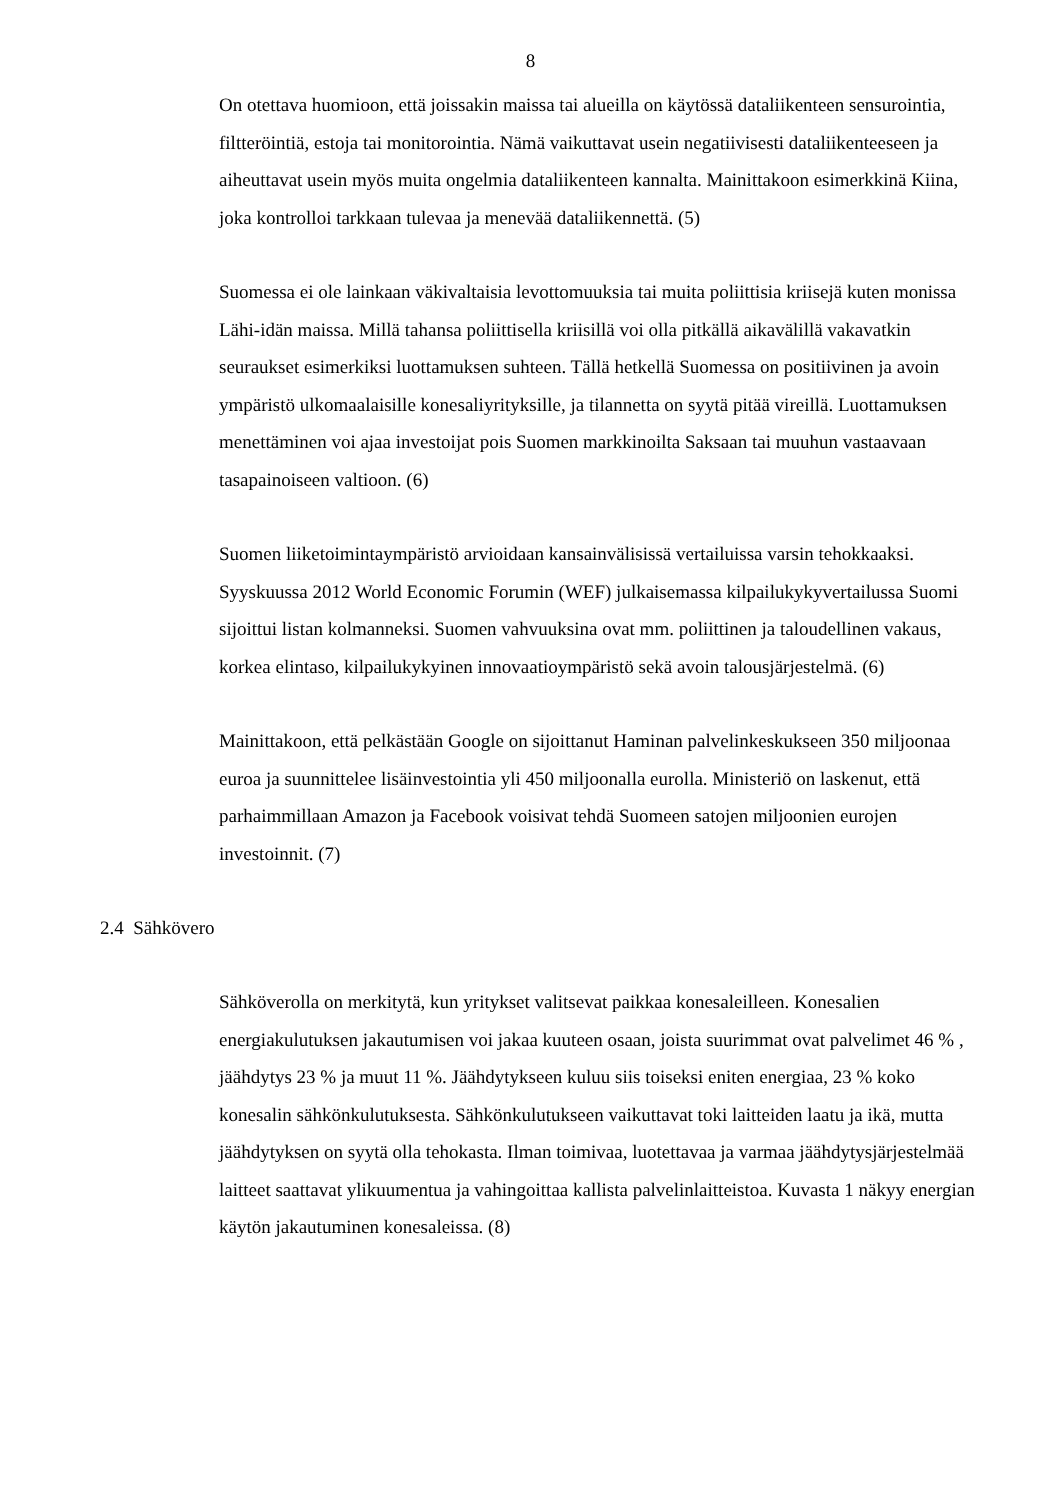8
On otettava huomioon, että joissakin maissa tai alueilla on käytössä dataliikenteen sensurointia, filtteröintiä, estoja tai monitorointia. Nämä vaikuttavat usein negatiivisesti dataliikenteeseen ja aiheuttavat usein myös muita ongelmia dataliikenteen kannalta. Mainittakoon esimerkkinä Kiina, joka kontrolloi tarkkaan tulevaa ja menevää dataliikennettä. (5)
Suomessa ei ole lainkaan väkivaltaisia levottomuuksia tai muita poliittisia kriisejä kuten monissa Lähi-idän maissa. Millä tahansa poliittisella kriisillä voi olla pitkällä aikavälillä vakavatkin seuraukset esimerkiksi luottamuksen suhteen. Tällä hetkellä Suomessa on positiivinen ja avoin ympäristö ulkomaalaisille konesaliyrityksille, ja tilannetta on syytä pitää vireillä. Luottamuksen menettäminen voi ajaa investoijat pois Suomen markkinoilta Saksaan tai muuhun vastaavaan tasapainoiseen valtioon. (6)
Suomen liiketoimintaympäristö arvioidaan kansainvälisissä vertailuissa varsin tehokkaaksi. Syyskuussa 2012 World Economic Forumin (WEF) julkaisemassa kilpailukykyvertailussa Suomi sijoittui listan kolmanneksi. Suomen vahvuuksina ovat mm. poliittinen ja taloudellinen vakaus, korkea elintaso, kilpailukykyinen innovaatioympäristö sekä avoin talousjärjestelmä. (6)
Mainittakoon, että pelkästään Google on sijoittanut Haminan palvelinkeskukseen 350 miljoonaa euroa ja suunnittelee lisäinvestointia yli 450 miljoonalla eurolla. Ministeriö on laskenut, että parhaimmillaan Amazon ja Facebook voisivat tehdä Suomeen satojen miljoonien eurojen investoinnit. (7)
2.4 Sähkövero
Sähköverolla on merkitytä, kun yritykset valitsevat paikkaa konesaleilleen. Konesalien energiakulutuksen jakautumisen voi jakaa kuuteen osaan, joista suurimmat ovat palvelimet 46 % , jäähdytys 23 % ja muut 11 %. Jäähdytykseen kuluu siis toiseksi eniten energiaa, 23 % koko konesalin sähkönkulutuksesta. Sähkönkulutukseen vaikuttavat toki laitteiden laatu ja ikä, mutta jäähdytyksen on syytä olla tehokasta. Ilman toimivaa, luotettavaa ja varmaa jäähdytysjärjestelmää laitteet saattavat ylikuumentua ja vahingoittaa kallista palvelinlaitteistoa. Kuvasta 1 näkyy energian käytön jakautuminen konesaleissa. (8)